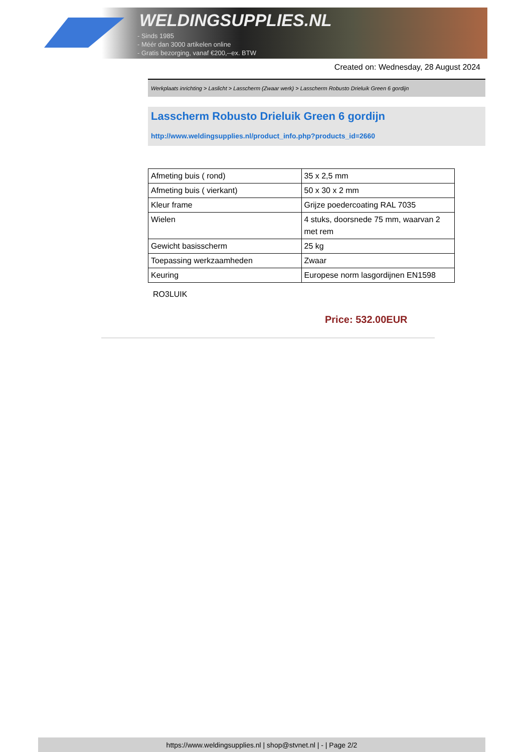WELDINGSUPPLIES.NL
- Sinds 1985
- Méér dan 3000 artikelen online
- Gratis bezorging, vanaf €200,--ex. BTW
Created on: Wednesday, 28 August 2024
Werkplaats inrichting > Laslicht > Lasscherm (Zwaar werk) > Lasscherm Robusto Drieluik Green 6 gordijn
Lasscherm Robusto Drieluik Green 6 gordijn
http://www.weldingsupplies.nl/product_info.php?products_id=2660
| Afmeting buis ( rond) | 35 x 2,5 mm |
| Afmeting buis ( vierkant) | 50 x 30 x 2 mm |
| Kleur frame | Grijze poedercoating RAL 7035 |
| Wielen | 4 stuks, doorsnede 75 mm, waarvan 2 met rem |
| Gewicht basisscherm | 25 kg |
| Toepassing werkzaamheden | Zwaar |
| Keuring | Europese norm lasgordijnen EN1598 |
RO3LUIK
Price: 532.00EUR
https://www.weldingsupplies.nl | shop@stvnet.nl | - | Page 2/2